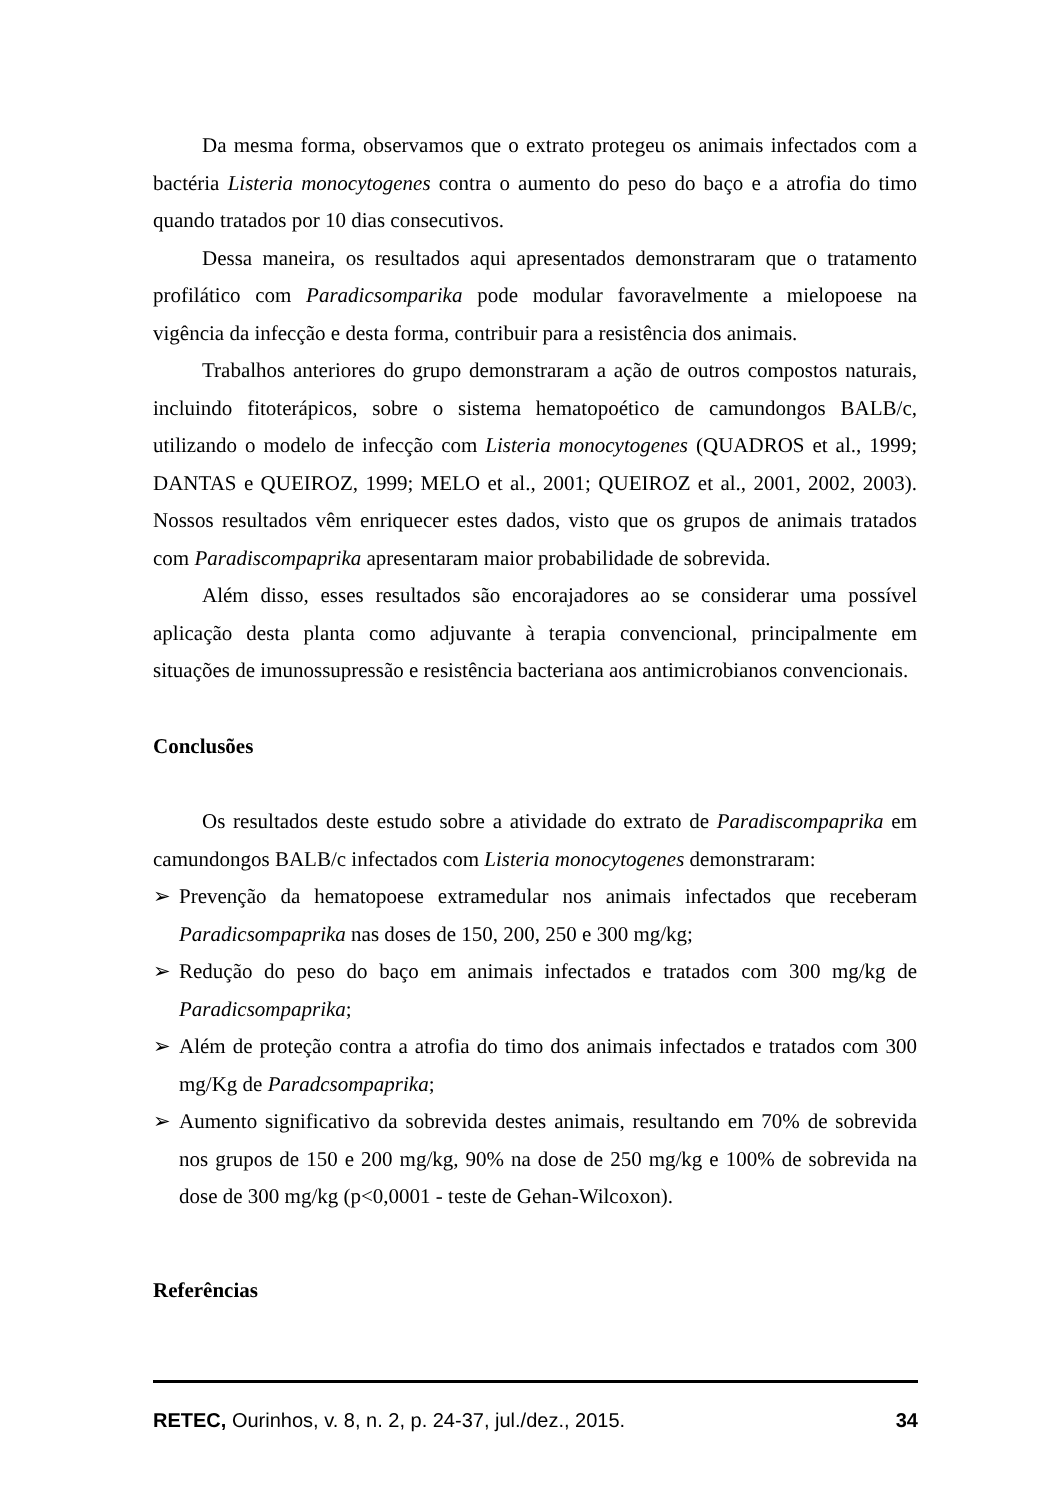Da mesma forma, observamos que o extrato protegeu os animais infectados com a bactéria Listeria monocytogenes contra o aumento do peso do baço e a atrofia do timo quando tratados por 10 dias consecutivos.
Dessa maneira, os resultados aqui apresentados demonstraram que o tratamento profilático com Paradicsomparika pode modular favoravelmente a mielopoese na vigência da infecção e desta forma, contribuir para a resistência dos animais.
Trabalhos anteriores do grupo demonstraram a ação de outros compostos naturais, incluindo fitoterápicos, sobre o sistema hematopoético de camundongos BALB/c, utilizando o modelo de infecção com Listeria monocytogenes (QUADROS et al., 1999; DANTAS e QUEIROZ, 1999; MELO et al., 2001; QUEIROZ et al., 2001, 2002, 2003). Nossos resultados vêm enriquecer estes dados, visto que os grupos de animais tratados com Paradiscompaprika apresentaram maior probabilidade de sobrevida.
Além disso, esses resultados são encorajadores ao se considerar uma possível aplicação desta planta como adjuvante à terapia convencional, principalmente em situações de imunossupressão e resistência bacteriana aos antimicrobianos convencionais.
Conclusões
Os resultados deste estudo sobre a atividade do extrato de Paradiscompaprika em camundongos BALB/c infectados com Listeria monocytogenes demonstraram:
➢ Prevenção da hematopoese extramedular nos animais infectados que receberam Paradicsompaprika nas doses de 150, 200, 250 e 300 mg/kg;
➢ Redução do peso do baço em animais infectados e tratados com 300 mg/kg de Paradicsompaprika;
➢ Além de proteção contra a atrofia do timo dos animais infectados e tratados com 300 mg/Kg de Paradcsompaprika;
➢ Aumento significativo da sobrevida destes animais, resultando em 70% de sobrevida nos grupos de 150 e 200 mg/kg, 90% na dose de 250 mg/kg e 100% de sobrevida na dose de 300 mg/kg (p<0,0001 - teste de Gehan-Wilcoxon).
Referências
RETEC, Ourinhos, v. 8, n. 2, p. 24-37, jul./dez., 2015. 34